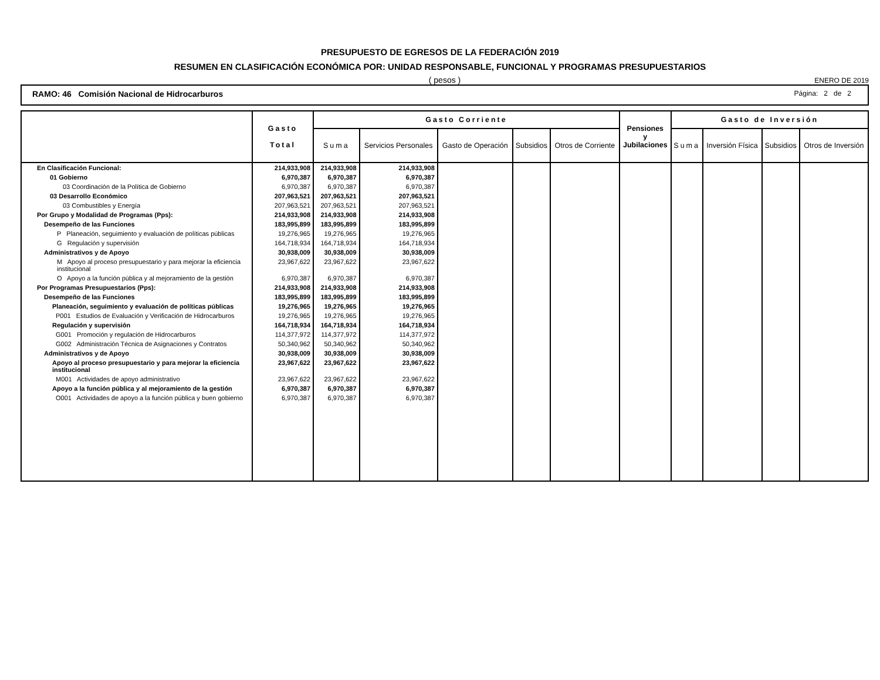PRESUPUESTO DE EGRESOS DE LA FEDERACIÓN 2019
RESUMEN EN CLASIFICACIÓN ECONÓMICA POR: UNIDAD RESPONSABLE, FUNCIONAL Y PROGRAMAS PRESUPUESTARIOS
( pesos ) ENERO DE 2019
RAMO: 46 Comisión Nacional de Hidrocarburos
Página: 2 de 2
| | Gasto Total | Gasto Corriente | | | | | Pensiones y Jubilaciones | Gasto de Inversión | | | |
| --- | --- | --- | --- | --- | --- | --- | --- | --- | --- | --- | --- |
| | | Suma | Servicios Personales | Gasto de Operación | Subsidios | Otros de Corriente | | Suma | Inversión Física | Subsidios | Otros de Inversión |
| En Clasificación Funcional: | 214,933,908 | 214,933,908 | 214,933,908 | | | | | | | | |
| 01 Gobierno | 6,970,387 | 6,970,387 | 6,970,387 | | | | | | | | |
| 03 Coordinación de la Política de Gobierno | 6,970,387 | 6,970,387 | 6,970,387 | | | | | | | | |
| 03 Desarrollo Económico | 207,963,521 | 207,963,521 | 207,963,521 | | | | | | | | |
| 03 Combustibles y Energía | 207,963,521 | 207,963,521 | 207,963,521 | | | | | | | | |
| Por Grupo y Modalidad de Programas (Pps): | 214,933,908 | 214,933,908 | 214,933,908 | | | | | | | | |
| Desempeño de las Funciones | 183,995,899 | 183,995,899 | 183,995,899 | | | | | | | | |
| P Planeación, seguimiento y evaluación de políticas públicas | 19,276,965 | 19,276,965 | 19,276,965 | | | | | | | | |
| G Regulación y supervisión | 164,718,934 | 164,718,934 | 164,718,934 | | | | | | | | |
| Administrativos y de Apoyo | 30,938,009 | 30,938,009 | 30,938,009 | | | | | | | | |
| M Apoyo al proceso presupuestario y para mejorar la eficiencia institucional | 23,967,622 | 23,967,622 | 23,967,622 | | | | | | | | |
| O Apoyo a la función pública y al mejoramiento de la gestión | 6,970,387 | 6,970,387 | 6,970,387 | | | | | | | | |
| Por Programas Presupuestarios (Pps): | 214,933,908 | 214,933,908 | 214,933,908 | | | | | | | | |
| Desempeño de las Funciones | 183,995,899 | 183,995,899 | 183,995,899 | | | | | | | | |
| Planeación, seguimiento y evaluación de políticas públicas | 19,276,965 | 19,276,965 | 19,276,965 | | | | | | | | |
| P001 Estudios de Evaluación y Verificación de Hidrocarburos | 19,276,965 | 19,276,965 | 19,276,965 | | | | | | | | |
| Regulación y supervisión | 164,718,934 | 164,718,934 | 164,718,934 | | | | | | | | |
| G001 Promoción y regulación de Hidrocarburos | 114,377,972 | 114,377,972 | 114,377,972 | | | | | | | | |
| G002 Administración Técnica de Asignaciones y Contratos | 50,340,962 | 50,340,962 | 50,340,962 | | | | | | | | |
| Administrativos y de Apoyo | 30,938,009 | 30,938,009 | 30,938,009 | | | | | | | | |
| Apoyo al proceso presupuestario y para mejorar la eficiencia institucional | 23,967,622 | 23,967,622 | 23,967,622 | | | | | | | | |
| M001 Actividades de apoyo administrativo | 23,967,622 | 23,967,622 | 23,967,622 | | | | | | | | |
| Apoyo a la función pública y al mejoramiento de la gestión | 6,970,387 | 6,970,387 | 6,970,387 | | | | | | | | |
| O001 Actividades de apoyo a la función pública y buen gobierno | 6,970,387 | 6,970,387 | 6,970,387 | | | | | | | | |